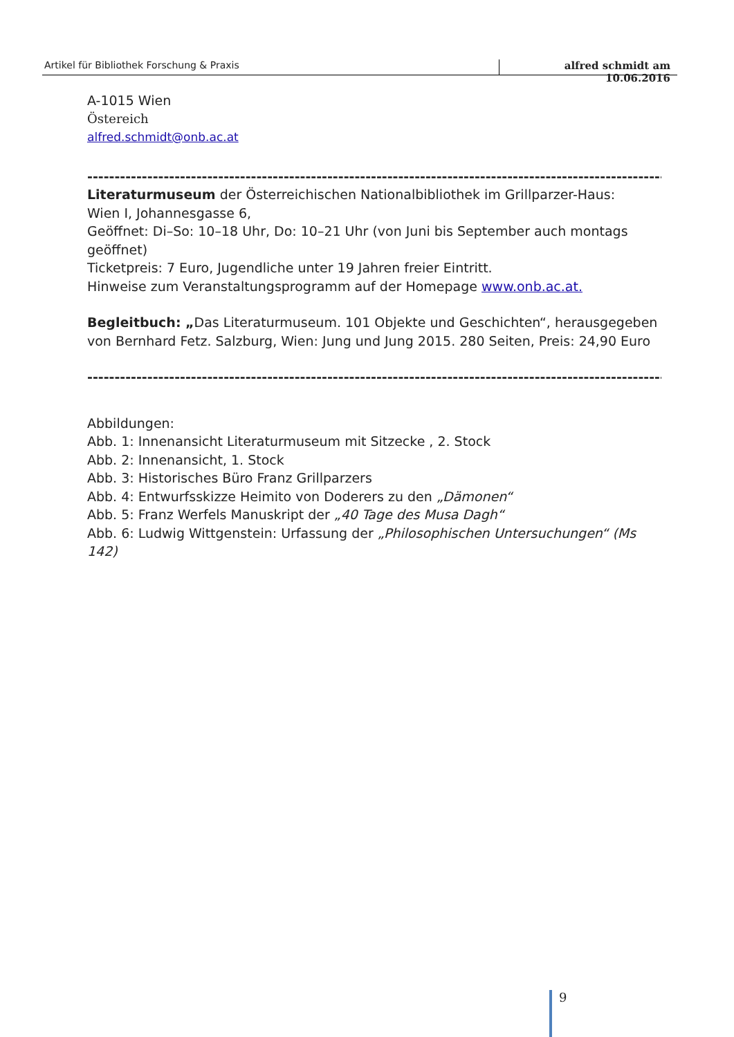Artikel für Bibliothek Forschung & Praxis alfred schmidt am 10.06.2016
A-1015 Wien
Östereich
alfred.schmidt@onb.ac.at
----------------------------------------------------------------------------------------------------------
Literaturmuseum der Österreichischen Nationalbibliothek im Grillparzer-Haus:
Wien I, Johannesgasse 6,
Geöffnet: Di–So: 10–18 Uhr, Do: 10–21 Uhr (von Juni bis September auch montags geöffnet)
Ticketpreis: 7 Euro, Jugendliche unter 19 Jahren freier Eintritt.
Hinweise zum Veranstaltungsprogramm auf der Homepage www.onb.ac.at.
Begleitbuch: „Das Literaturmuseum. 101 Objekte und Geschichten“, herausgegeben von Bernhard Fetz. Salzburg, Wien: Jung und Jung 2015. 280 Seiten, Preis: 24,90 Euro
----------------------------------------------------------------------------------------------------------
Abbildungen:
Abb. 1: Innenansicht Literaturmuseum mit Sitzecke , 2. Stock
Abb. 2: Innenansicht, 1. Stock
Abb. 3: Historisches Büro Franz Grillparzers
Abb. 4: Entwurfsskizze Heimito von Doderers zu den „Dämonen“
Abb. 5: Franz Werfels Manuskript der „40 Tage des Musa Dagh“
Abb. 6: Ludwig Wittgenstein: Urfassung der „Philosophischen Untersuchungen“ (Ms 142)
9